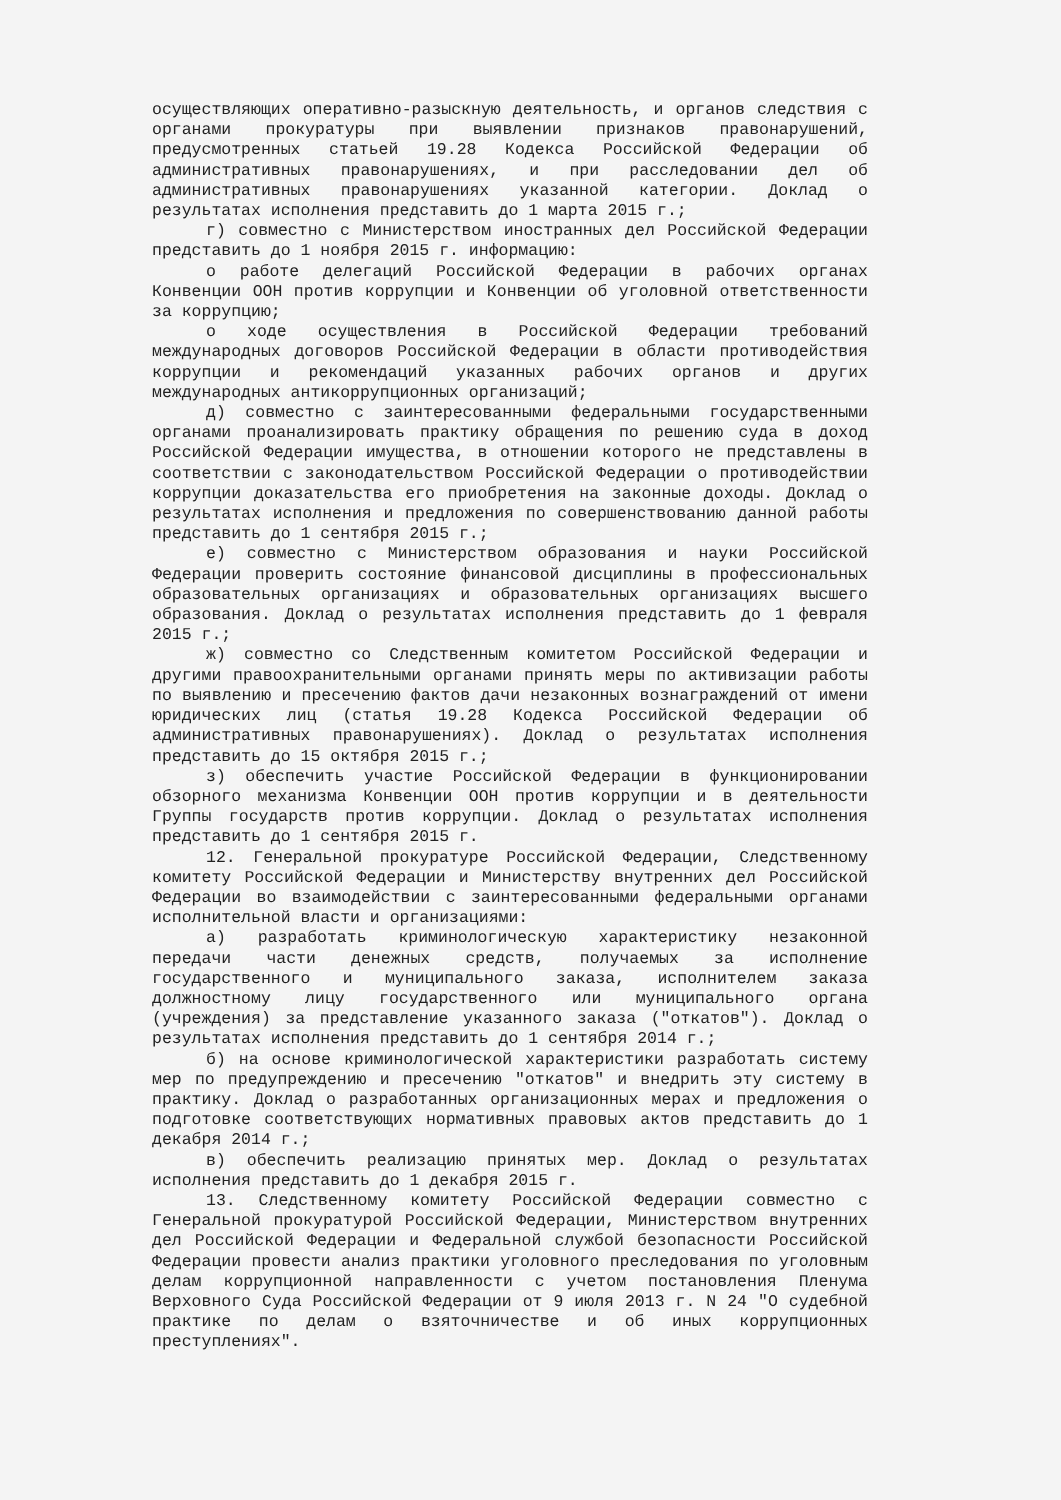осуществляющих оперативно-разыскную деятельность, и органов следствия с органами прокуратуры при выявлении признаков правонарушений, предусмотренных статьей 19.28 Кодекса Российской Федерации об административных правонарушениях, и при расследовании дел об административных правонарушениях указанной категории. Доклад о результатах исполнения представить до 1 марта 2015 г.;
г) совместно с Министерством иностранных дел Российской Федерации представить до 1 ноября 2015 г. информацию:
о работе делегаций Российской Федерации в рабочих органах Конвенции ООН против коррупции и Конвенции об уголовной ответственности за коррупцию;
о ходе осуществления в Российской Федерации требований международных договоров Российской Федерации в области противодействия коррупции и рекомендаций указанных рабочих органов и других международных антикоррупционных организаций;
д) совместно с заинтересованными федеральными государственными органами проанализировать практику обращения по решению суда в доход Российской Федерации имущества, в отношении которого не представлены в соответствии с законодательством Российской Федерации о противодействии коррупции доказательства его приобретения на законные доходы. Доклад о результатах исполнения и предложения по совершенствованию данной работы представить до 1 сентября 2015 г.;
е) совместно с Министерством образования и науки Российской Федерации проверить состояние финансовой дисциплины в профессиональных образовательных организациях и образовательных организациях высшего образования. Доклад о результатах исполнения представить до 1 февраля 2015 г.;
ж) совместно со Следственным комитетом Российской Федерации и другими правоохранительными органами принять меры по активизации работы по выявлению и пресечению фактов дачи незаконных вознаграждений от имени юридических лиц (статья 19.28 Кодекса Российской Федерации об административных правонарушениях). Доклад о результатах исполнения представить до 15 октября 2015 г.;
з) обеспечить участие Российской Федерации в функционировании обзорного механизма Конвенции ООН против коррупции и в деятельности Группы государств против коррупции. Доклад о результатах исполнения представить до 1 сентября 2015 г.
12. Генеральной прокуратуре Российской Федерации, Следственному комитету Российской Федерации и Министерству внутренних дел Российской Федерации во взаимодействии с заинтересованными федеральными органами исполнительной власти и организациями:
а) разработать криминологическую характеристику незаконной передачи части денежных средств, получаемых за исполнение государственного и муниципального заказа, исполнителем заказа должностному лицу государственного или муниципального органа (учреждения) за представление указанного заказа ("откатов"). Доклад о результатах исполнения представить до 1 сентября 2014 г.;
б) на основе криминологической характеристики разработать систему мер по предупреждению и пресечению "откатов" и внедрить эту систему в практику. Доклад о разработанных организационных мерах и предложения о подготовке соответствующих нормативных правовых актов представить до 1 декабря 2014 г.;
в) обеспечить реализацию принятых мер. Доклад о результатах исполнения представить до 1 декабря 2015 г.
13. Следственному комитету Российской Федерации совместно с Генеральной прокуратурой Российской Федерации, Министерством внутренних дел Российской Федерации и Федеральной службой безопасности Российской Федерации провести анализ практики уголовного преследования по уголовным делам коррупционной направленности с учетом постановления Пленума Верховного Суда Российской Федерации от 9 июля 2013 г. N 24 "О судебной практике по делам о взяточничестве и об иных коррупционных преступлениях".